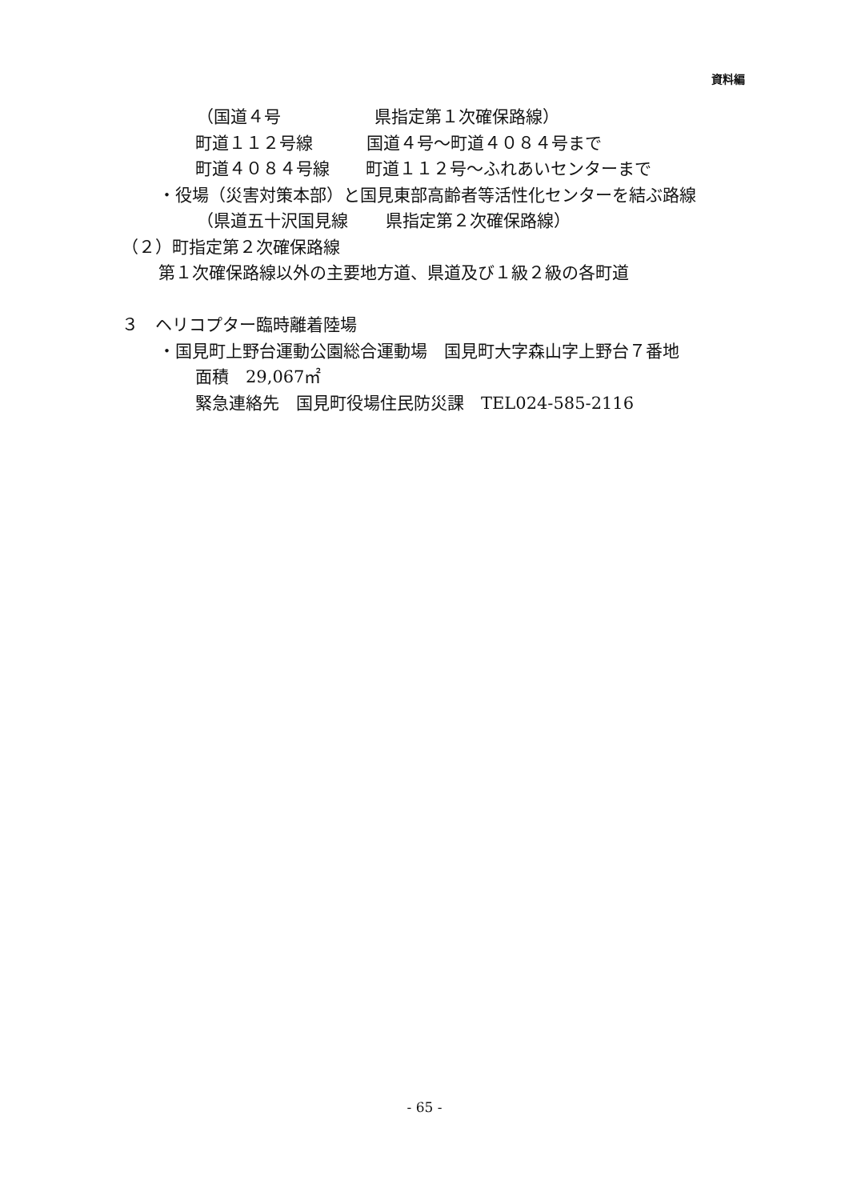資料編
（国道４号 県指定第１次確保路線）
町道１１２号線 国道４号～町道４０８４号まで
町道４０８４号線 町道１１２号～ふれあいセンターまで
・役場（災害対策本部）と国見東部高齢者等活性化センターを結ぶ路線
（県道五十沢国見線 県指定第２次確保路線）
（２）町指定第２次確保路線
第１次確保路線以外の主要地方道、県道及び１級２級の各町道
３　ヘリコプター臨時離着陸場
・国見町上野台運動公園総合運動場　国見町大字森山字上野台７番地
面積　29,067㎡
緊急連絡先　国見町役場住民防災課　TEL024-585-2116
- 65 -